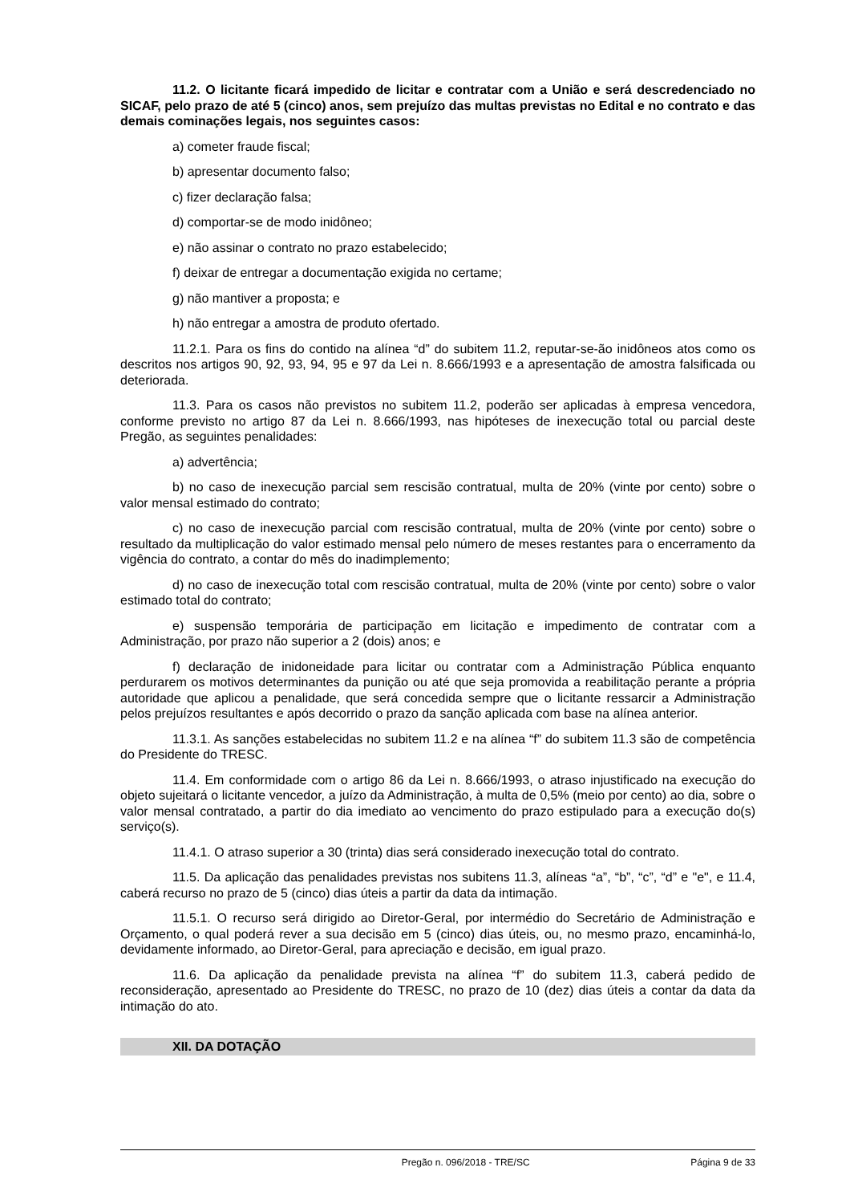11.2. O licitante ficará impedido de licitar e contratar com a União e será descredenciado no SICAF, pelo prazo de até 5 (cinco) anos, sem prejuízo das multas previstas no Edital e no contrato e das demais cominações legais, nos seguintes casos:
a) cometer fraude fiscal;
b) apresentar documento falso;
c) fizer declaração falsa;
d) comportar-se de modo inidôneo;
e) não assinar o contrato no prazo estabelecido;
f) deixar de entregar a documentação exigida no certame;
g) não mantiver a proposta; e
h) não entregar a amostra de produto ofertado.
11.2.1. Para os fins do contido na alínea “d” do subitem 11.2, reputar-se-ão inidôneos atos como os descritos nos artigos 90, 92, 93, 94, 95 e 97 da Lei n. 8.666/1993 e a apresentação de amostra falsificada ou deteriorada.
11.3. Para os casos não previstos no subitem 11.2, poderão ser aplicadas à empresa vencedora, conforme previsto no artigo 87 da Lei n. 8.666/1993, nas hipóteses de inexecução total ou parcial deste Pregão, as seguintes penalidades:
a) advertência;
b) no caso de inexecução parcial sem rescisão contratual, multa de 20% (vinte por cento) sobre o valor mensal estimado do contrato;
c) no caso de inexecução parcial com rescisão contratual, multa de 20% (vinte por cento) sobre o resultado da multiplicação do valor estimado mensal pelo número de meses restantes para o encerramento da vigência do contrato, a contar do mês do inadimplemento;
d) no caso de inexecução total com rescisão contratual, multa de 20% (vinte por cento) sobre o valor estimado total do contrato;
e) suspensão temporária de participação em licitação e impedimento de contratar com a Administração, por prazo não superior a 2 (dois) anos; e
f) declaração de inidoneidade para licitar ou contratar com a Administração Pública enquanto perdurarem os motivos determinantes da punição ou até que seja promovida a reabilitação perante a própria autoridade que aplicou a penalidade, que será concedida sempre que o licitante ressarcir a Administração pelos prejuízos resultantes e após decorrido o prazo da sanção aplicada com base na alínea anterior.
11.3.1. As sanções estabelecidas no subitem 11.2 e na alínea “f” do subitem 11.3 são de competência do Presidente do TRESC.
11.4. Em conformidade com o artigo 86 da Lei n. 8.666/1993, o atraso injustificado na execução do objeto sujeitará o licitante vencedor, a juízo da Administração, à multa de 0,5% (meio por cento) ao dia, sobre o valor mensal contratado, a partir do dia imediato ao vencimento do prazo estipulado para a execução do(s) serviço(s).
11.4.1. O atraso superior a 30 (trinta) dias será considerado inexecução total do contrato.
11.5. Da aplicação das penalidades previstas nos subitens 11.3, alíneas “a”, “b”, “c”, “d” e "e", e 11.4, caberá recurso no prazo de 5 (cinco) dias úteis a partir da data da intimação.
11.5.1. O recurso será dirigido ao Diretor-Geral, por intermédio do Secretário de Administração e Orçamento, o qual poderá rever a sua decisão em 5 (cinco) dias úteis, ou, no mesmo prazo, encaminhá-lo, devidamente informado, ao Diretor-Geral, para apreciação e decisão, em igual prazo.
11.6. Da aplicação da penalidade prevista na alínea “f” do subitem 11.3, caberá pedido de reconsideração, apresentado ao Presidente do TRESC, no prazo de 10 (dez) dias úteis a contar da data da intimação do ato.
XII. DA DOTAÇÃO
Pregão n. 096/2018 - TRE/SC Página 9 de 33